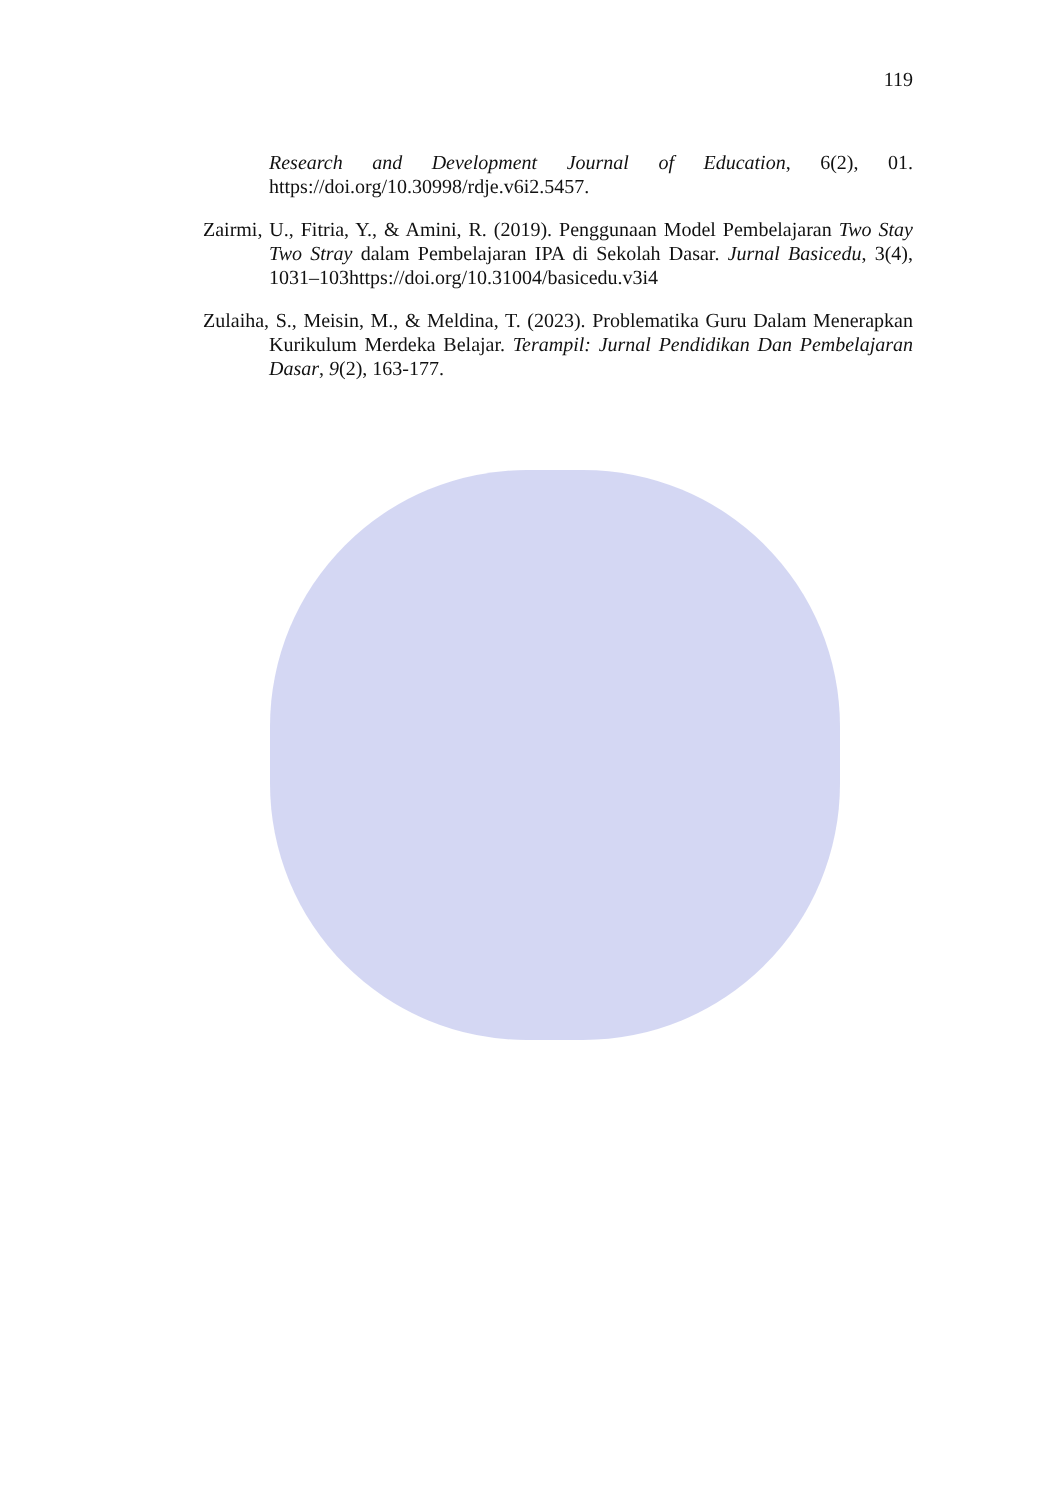119
Research and Development Journal of Education, 6(2), 01. https://doi.org/10.30998/rdje.v6i2.5457.
Zairmi, U., Fitria, Y., & Amini, R. (2019). Penggunaan Model Pembelajaran Two Stay Two Stray dalam Pembelajaran IPA di Sekolah Dasar. Jurnal Basicedu, 3(4), 1031–103https://doi.org/10.31004/basicedu.v3i4
Zulaiha, S., Meisin, M., & Meldina, T. (2023). Problematika Guru Dalam Menerapkan Kurikulum Merdeka Belajar. Terampil: Jurnal Pendidikan Dan Pembelajaran Dasar, 9(2), 163-177.